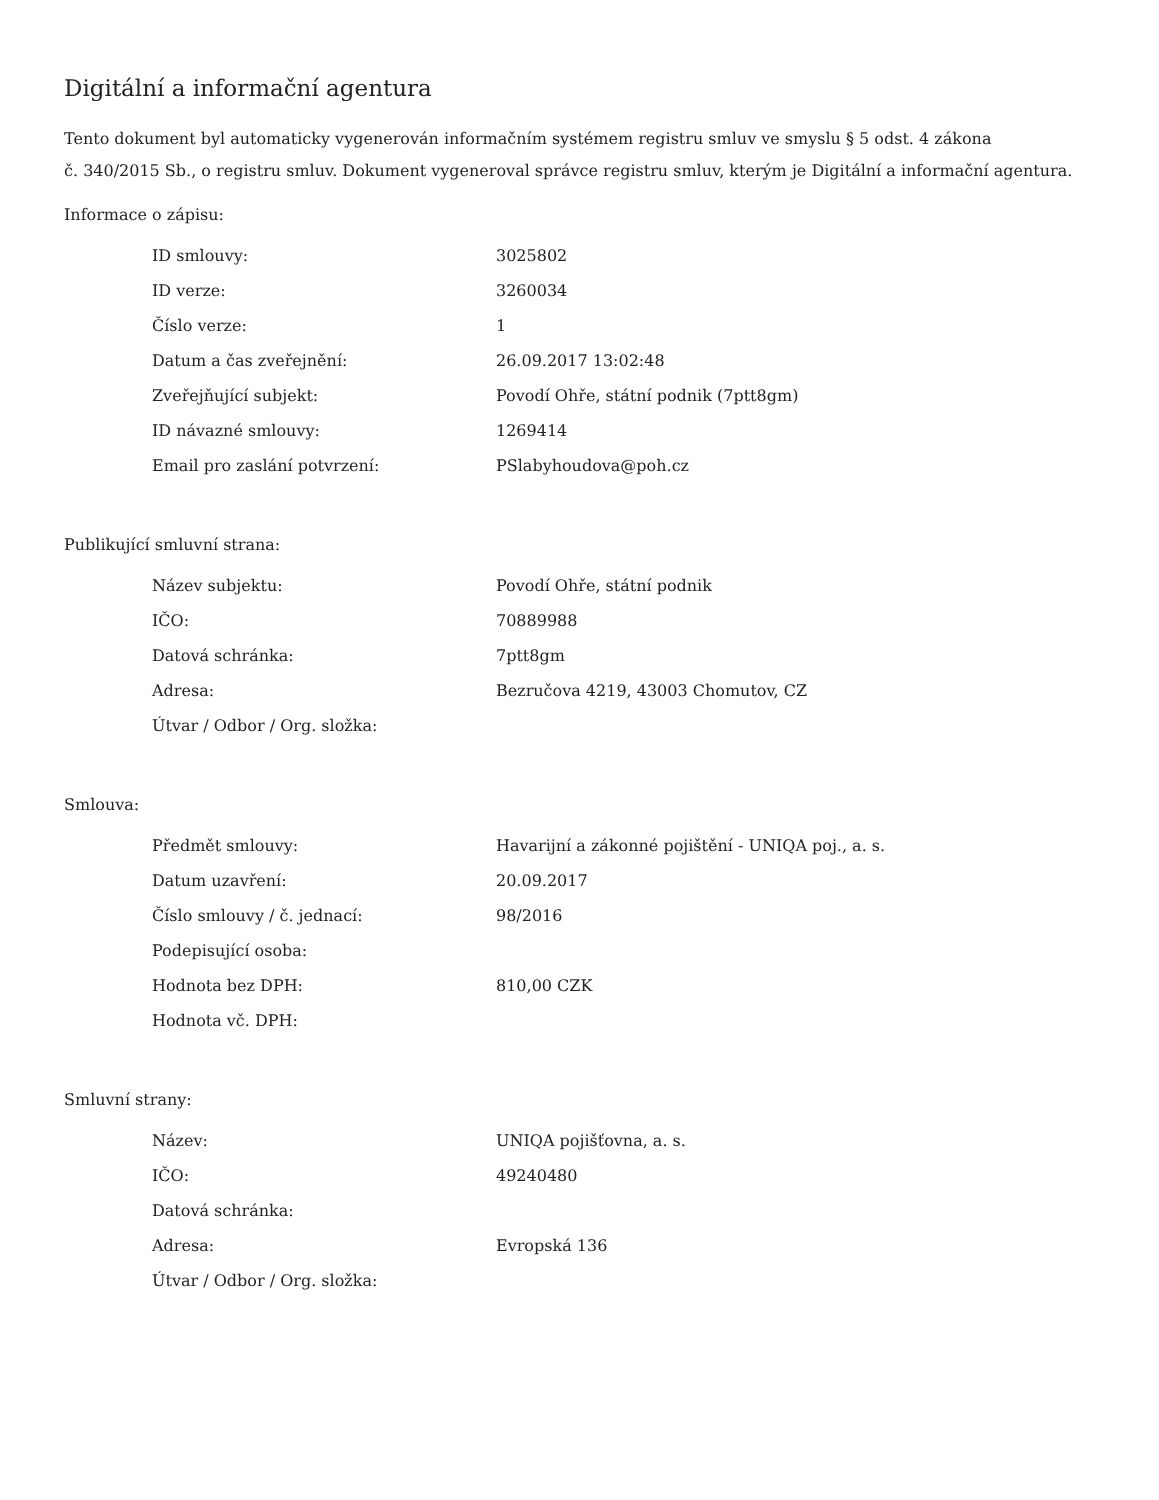Digitální a informační agentura
Tento dokument byl automaticky vygenerován informačním systémem registru smluv ve smyslu § 5 odst. 4 zákona
č. 340/2015 Sb., o registru smluv. Dokument vygeneroval správce registru smluv, kterým je Digitální a informační agentura.
Informace o zápisu:
| ID smlouvy: | 3025802 |
| ID verze: | 3260034 |
| Číslo verze: | 1 |
| Datum a čas zveřejnění: | 26.09.2017 13:02:48 |
| Zveřejňující subjekt: | Povodí Ohře, státní podnik (7ptt8gm) |
| ID návazné smlouvy: | 1269414 |
| Email pro zaslání potvrzení: | PSlabyhoudova@poh.cz |
Publikující smluvní strana:
| Název subjektu: | Povodí Ohře, státní podnik |
| IČO: | 70889988 |
| Datová schránka: | 7ptt8gm |
| Adresa: | Bezručova 4219, 43003 Chomutov, CZ |
| Útvar / Odbor / Org. složka: | |
Smlouva:
| Předmět smlouvy: | Havarijní a zákonné pojištění - UNIQA poj., a. s. |
| Datum uzavření: | 20.09.2017 |
| Číslo smlouvy / č. jednací: | 98/2016 |
| Podepisující osoba: | |
| Hodnota bez DPH: | 810,00 CZK |
| Hodnota vč. DPH: | |
Smluvní strany:
| Název: | UNIQA pojišťovna, a. s. |
| IČO: | 49240480 |
| Datová schránka: | |
| Adresa: | Evropská 136 |
| Útvar / Odbor / Org. složka: | |